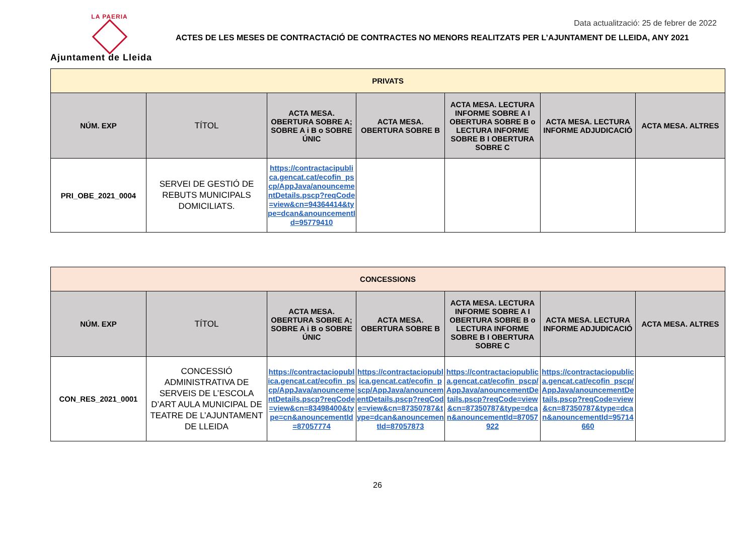LA PAERIA
Ajuntament de Lleida
Data actualització: 25 de febrer de 2022
ACTES DE LES MESES DE CONTRACTACIÓ DE CONTRACTES NO MENORS REALITZATS PER L’AJUNTAMENT DE LLEIDA, ANY 2021
| PRIVATS | | | | | | |
| NÚM. EXP | TÍTOL | ACTA MESA. OBERTURA SOBRE A; SOBRE A i B o SOBRE ÚNIC | ACTA MESA. OBERTURA SOBRE B | ACTA MESA. LECTURA INFORME SOBRE A I OBERTURA SOBRE B o LECTURA INFORME SOBRE B I OBERTURA SOBRE C | ACTA MESA. LECTURA INFORME ADJUDICACIÓ | ACTA MESA. ALTRES |
| PRI_OBE_2021_0004 | SERVEI DE GESTIÓ DE REBUTS MUNICIPALS DOMICILIATS. | https://contractacipublica.gencat.cat/ecofin_pscp/AppJava/anouncementDetails.pscp?reqCode=view&cn=94364414&type=dcan&anouncementId=95779410 | | | | |
| CONCESSIONS | | | | | | |
| NÚM. EXP | TÍTOL | ACTA MESA. OBERTURA SOBRE A; SOBRE A i B o SOBRE ÚNIC | ACTA MESA. OBERTURA SOBRE B | ACTA MESA. LECTURA INFORME SOBRE A I OBERTURA SOBRE B o LECTURA INFORME SOBRE B I OBERTURA SOBRE C | ACTA MESA. LECTURA INFORME ADJUDICACIÓ | ACTA MESA. ALTRES |
| CON_RES_2021_0001 | CONCESSIÓ ADMINISTRATIVA DE SERVEIS DE L’ESCOLA D’ART AULA MUNICIPAL DE TEATRE DE L’AJUNTAMENT DE LLEIDA | https://contractaciopublica.gencat.cat/ecofin_pscp/AppJava/anouncementDetails.pscp?reqCode=view&cn=83498400&type=cn&anouncementId=87057774 | https://contractaciopublica.gencat.cat/ecofin_pscp/AppJava/anouncementDetails.pscp?reqCode=view&cn=87350787&type=dcan&anouncementId=87057873 | https://contractaciopublica.gencat.cat/ecofin_pscp/AppJava/anouncementDetails.pscp?reqCode=view&cn=87350787&type=dcan&anouncementId=87057922 | https://contractaciopublica.gencat.cat/ecofin_pscp/AppJava/anouncementDetails.pscp?reqCode=view&cn=87350787&type=dcan&anouncementId=95714660 | |
26